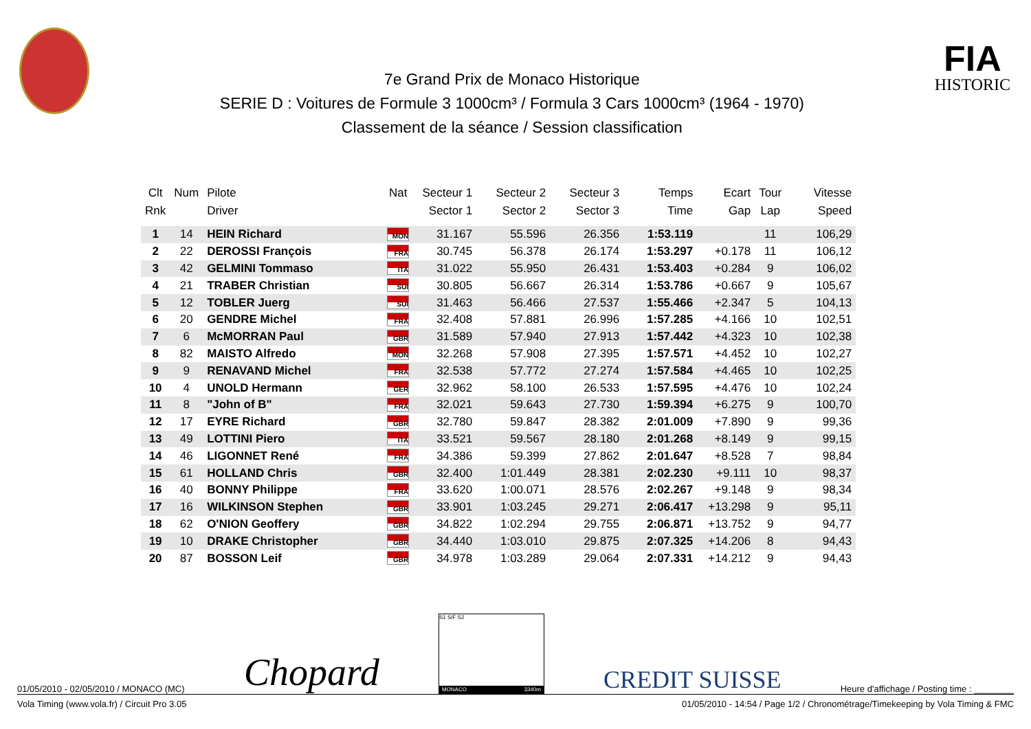7e Grand Prix de Monaco Historique
SERIE D : Voitures de Formule 3 1000cm³ / Formula 3 Cars 1000cm³ (1964 - 1970)
Classement de la séance / Session classification
FIA
HISTORIC
| Clt | Num | Pilote | Nat | Secteur 1 | Secteur 2 | Secteur 3 | Temps | Ecart | Tour | Vitesse |
| --- | --- | --- | --- | --- | --- | --- | --- | --- | --- | --- |
| Rnk | | Driver | | Sector 1 | Sector 2 | Sector 3 | Time | Gap | Lap | Speed |
| 1 | 14 | HEIN Richard | MON | 31.167 | 55.596 | 26.356 | 1:53.119 | | 11 | 106,29 |
| 2 | 22 | DEROSSI François | FRA | 30.745 | 56.378 | 26.174 | 1:53.297 | +0.178 | 11 | 106,12 |
| 3 | 42 | GELMINI Tommaso | ITA | 31.022 | 55.950 | 26.431 | 1:53.403 | +0.284 | 9 | 106,02 |
| 4 | 21 | TRABER Christian | SUI | 30.805 | 56.667 | 26.314 | 1:53.786 | +0.667 | 9 | 105,67 |
| 5 | 12 | TOBLER Juerg | SUI | 31.463 | 56.466 | 27.537 | 1:55.466 | +2.347 | 5 | 104,13 |
| 6 | 20 | GENDRE Michel | FRA | 32.408 | 57.881 | 26.996 | 1:57.285 | +4.166 | 10 | 102,51 |
| 7 | 6 | McMORRAN Paul | GBR | 31.589 | 57.940 | 27.913 | 1:57.442 | +4.323 | 10 | 102,38 |
| 8 | 82 | MAISTO Alfredo | MON | 32.268 | 57.908 | 27.395 | 1:57.571 | +4.452 | 10 | 102,27 |
| 9 | 9 | RENAVAND Michel | FRA | 32.538 | 57.772 | 27.274 | 1:57.584 | +4.465 | 10 | 102,25 |
| 10 | 4 | UNOLD Hermann | GER | 32.962 | 58.100 | 26.533 | 1:57.595 | +4.476 | 10 | 102,24 |
| 11 | 8 | "John of B" | FRA | 32.021 | 59.643 | 27.730 | 1:59.394 | +6.275 | 9 | 100,70 |
| 12 | 17 | EYRE Richard | GBR | 32.780 | 59.847 | 28.382 | 2:01.009 | +7.890 | 9 | 99,36 |
| 13 | 49 | LOTTINI Piero | ITA | 33.521 | 59.567 | 28.180 | 2:01.268 | +8.149 | 9 | 99,15 |
| 14 | 46 | LIGONNET René | FRA | 34.386 | 59.399 | 27.862 | 2:01.647 | +8.528 | 7 | 98,84 |
| 15 | 61 | HOLLAND Chris | GBR | 32.400 | 1:01.449 | 28.381 | 2:02.230 | +9.111 | 10 | 98,37 |
| 16 | 40 | BONNY Philippe | FRA | 33.620 | 1:00.071 | 28.576 | 2:02.267 | +9.148 | 9 | 98,34 |
| 17 | 16 | WILKINSON Stephen | GBR | 33.901 | 1:03.245 | 29.271 | 2:06.417 | +13.298 | 9 | 95,11 |
| 18 | 62 | O'NION Geoffery | GBR | 34.822 | 1:02.294 | 29.755 | 2:06.871 | +13.752 | 9 | 94,77 |
| 19 | 10 | DRAKE Christopher | GBR | 34.440 | 1:03.010 | 29.875 | 2:07.325 | +14.206 | 8 | 94,43 |
| 20 | 87 | BOSSON Leif | GBR | 34.978 | 1:03.289 | 29.064 | 2:07.331 | +14.212 | 9 | 94,43 |
01/05/2010 - 02/05/2010 / MONACO (MC) Chopard
S1 S/F S2
MONACO 3340m
CREDIT SUISSE Heure d'affichage / Posting time : ________
Vola Timing (www.vola.fr) / Circuit Pro 3.05 01/05/2010 - 14:54 / Page 1/2 / Chronométrage/Timekeeping by Vola Timing & FMC